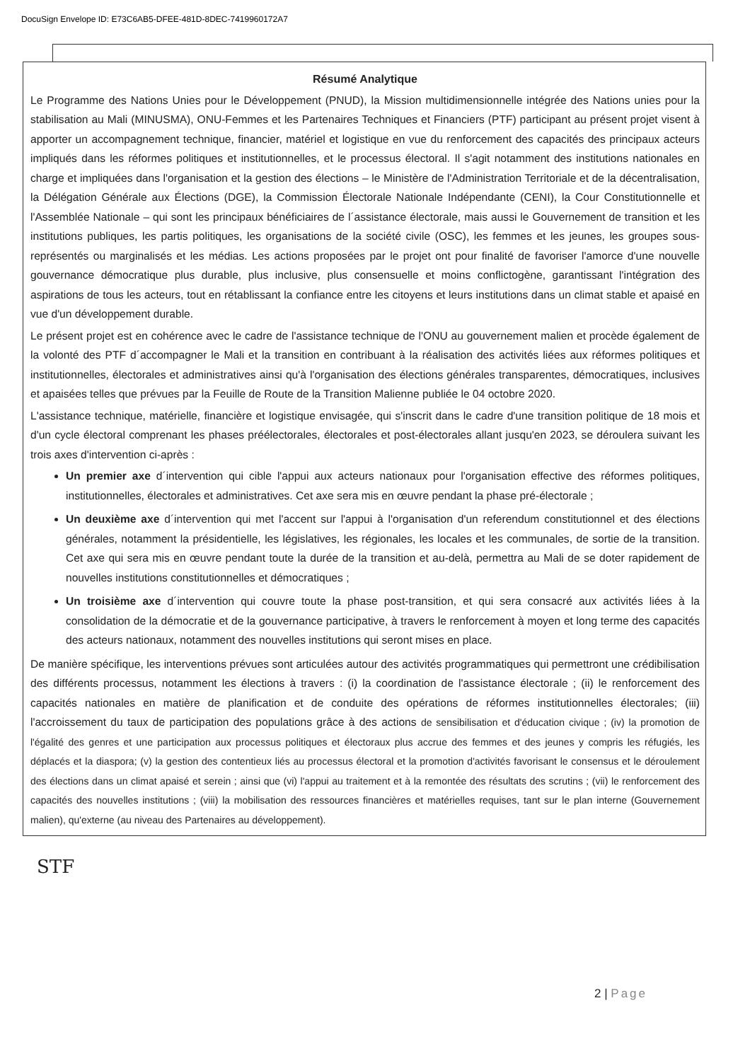DocuSign Envelope ID: E73C6AB5-DFEE-481D-8DEC-7419960172A7
Résumé Analytique
Le Programme des Nations Unies pour le Développement (PNUD), la Mission multidimensionnelle intégrée des Nations unies pour la stabilisation au Mali (MINUSMA), ONU-Femmes et les Partenaires Techniques et Financiers (PTF) participant au présent projet visent à apporter un accompagnement technique, financier, matériel et logistique en vue du renforcement des capacités des principaux acteurs impliqués dans les réformes politiques et institutionnelles, et le processus électoral. Il s'agit notamment des institutions nationales en charge et impliquées dans l'organisation et la gestion des élections – le Ministère de l'Administration Territoriale et de la décentralisation, la Délégation Générale aux Élections (DGE), la Commission Électorale Nationale Indépendante (CENI), la Cour Constitutionnelle et l'Assemblée Nationale – qui sont les principaux bénéficiaires de l´assistance électorale, mais aussi le Gouvernement de transition et les institutions publiques, les partis politiques, les organisations de la société civile (OSC), les femmes et les jeunes, les groupes sous-représentés ou marginalisés et les médias. Les actions proposées par le projet ont pour finalité de favoriser l'amorce d'une nouvelle gouvernance démocratique plus durable, plus inclusive, plus consensuelle et moins conflictogène, garantissant l'intégration des aspirations de tous les acteurs, tout en rétablissant la confiance entre les citoyens et leurs institutions dans un climat stable et apaisé en vue d'un développement durable.
Le présent projet est en cohérence avec le cadre de l'assistance technique de l'ONU au gouvernement malien et procède également de la volonté des PTF d´accompagner le Mali et la transition en contribuant à la réalisation des activités liées aux réformes politiques et institutionnelles, électorales et administratives ainsi qu'à l'organisation des élections générales transparentes, démocratiques, inclusives et apaisées telles que prévues par la Feuille de Route de la Transition Malienne publiée le 04 octobre 2020.
L'assistance technique, matérielle, financière et logistique envisagée, qui s'inscrit dans le cadre d'une transition politique de 18 mois et d'un cycle électoral comprenant les phases préélectorales, électorales et post-électorales allant jusqu'en 2023, se déroulera suivant les trois axes d'intervention ci-après :
Un premier axe d´intervention qui cible l'appui aux acteurs nationaux pour l'organisation effective des réformes politiques, institutionnelles, électorales et administratives. Cet axe sera mis en œuvre pendant la phase pré-électorale ;
Un deuxième axe d´intervention qui met l'accent sur l'appui à l'organisation d'un referendum constitutionnel et des élections générales, notamment la présidentielle, les législatives, les régionales, les locales et les communales, de sortie de la transition. Cet axe qui sera mis en œuvre pendant toute la durée de la transition et au-delà, permettra au Mali de se doter rapidement de nouvelles institutions constitutionnelles et démocratiques ;
Un troisième axe d´intervention qui couvre toute la phase post-transition, et qui sera consacré aux activités liées à la consolidation de la démocratie et de la gouvernance participative, à travers le renforcement à moyen et long terme des capacités des acteurs nationaux, notamment des nouvelles institutions qui seront mises en place.
De manière spécifique, les interventions prévues sont articulées autour des activités programmatiques qui permettront une crédibilisation des différents processus, notamment les élections à travers : (i) la coordination de l'assistance électorale ; (ii) le renforcement des capacités nationales en matière de planification et de conduite des opérations de réformes institutionnelles électorales; (iii) l'accroissement du taux de participation des populations grâce à des actions de sensibilisation et d'éducation civique ; (iv) la promotion de l'égalité des genres et une participation aux processus politiques et électoraux plus accrue des femmes et des jeunes y compris les réfugiés, les déplacés et la diaspora; (v) la gestion des contentieux liés au processus électoral et la promotion d'activités favorisant le consensus et le déroulement des élections dans un climat apaisé et serein ; ainsi que (vi) l'appui au traitement et à la remontée des résultats des scrutins ; (vii) le renforcement des capacités des nouvelles institutions ; (viii) la mobilisation des ressources financières et matérielles requises, tant sur le plan interne (Gouvernement malien), qu'externe (au niveau des Partenaires au développement).
STF
2 | Page